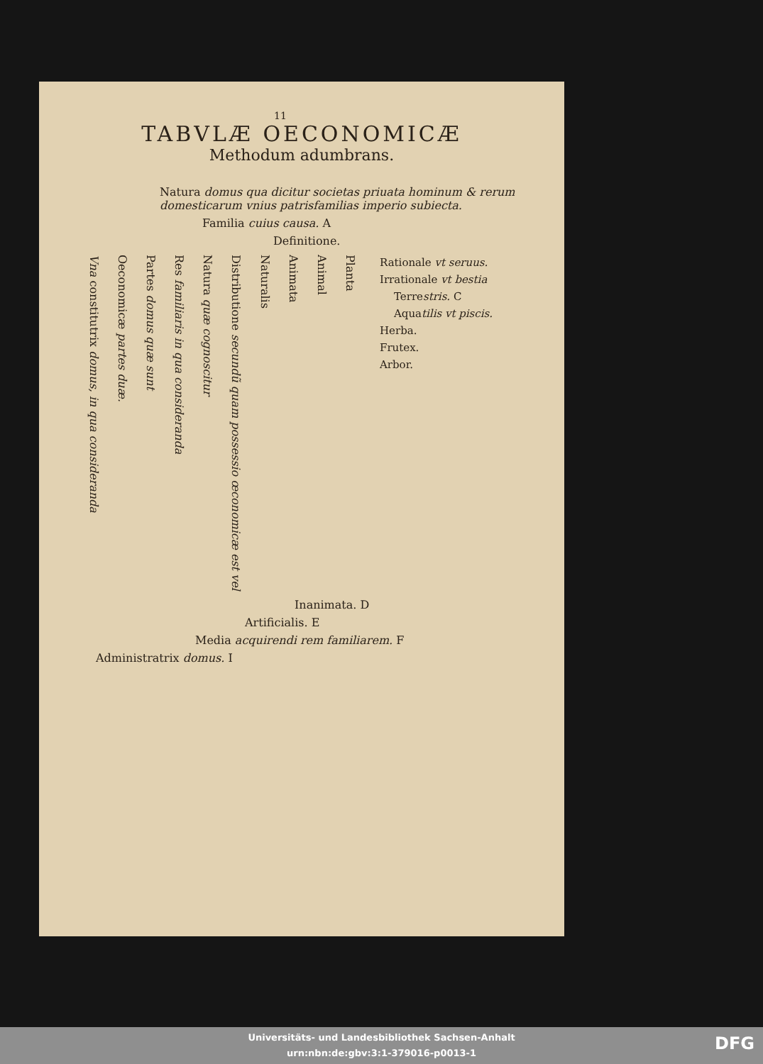11
TABVLÆ OECONOMICÆ
Methodum adumbrans.
Natura domus qua dicitur societas priuata hominum & rerum domesticarum vnius patrisfamilias imperio subiecta.
Familia cuius causa. A
Definitione.
Vna constitutrix domus, in qua consideranda Oeconomicæ partes duæ. Partes domus quæ sunt Res familiaris in qua consideranda Natura quæ cognoscitur Distributione secundũ quam possessio œconomicæ est vel Naturalis Animata Animal Planta
Rationale vt seruus.
Irrationale vt bestia
Terrestris. C
Aquatilis vt piscis.
Herba.
Frutex.
Arbor.
Inanimata. D
Artificialis. E
Media acquirendi rem familiarem. F
Administratrix domus. I
Universitäts- und Landesbibliothek Sachsen-Anhalt
urn:nbn:de:gbv:3:1-379016-p0013-1
DFG